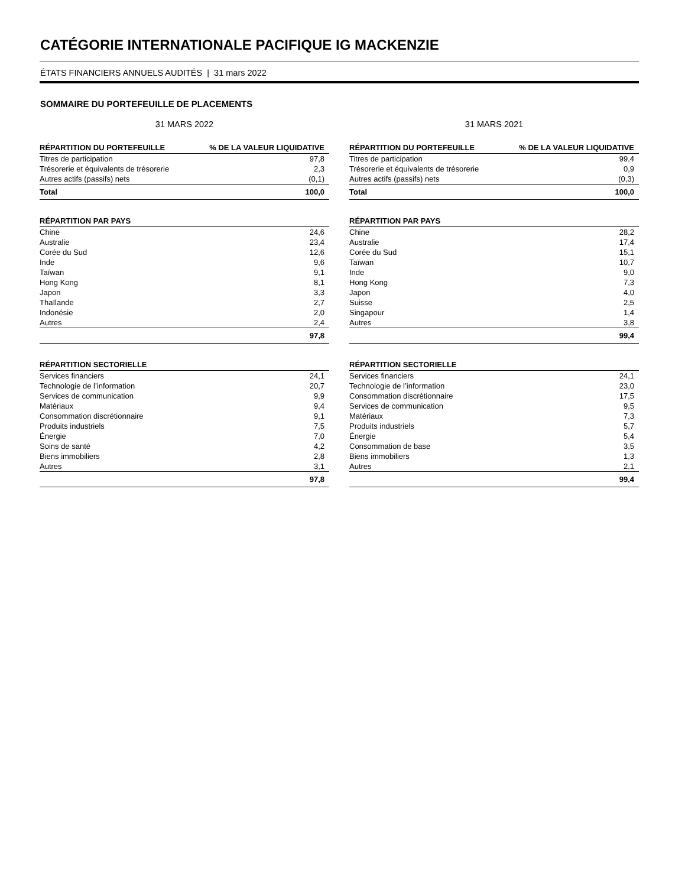CATÉGORIE INTERNATIONALE PACIFIQUE IG MACKENZIE
ÉTATS FINANCIERS ANNUELS AUDITÉS | 31 mars 2022
SOMMAIRE DU PORTEFEUILLE DE PLACEMENTS
31 MARS 2022
| RÉPARTITION DU PORTEFEUILLE | % DE LA VALEUR LIQUIDATIVE |
| --- | --- |
| Titres de participation | 97,8 |
| Trésorerie et équivalents de trésorerie | 2,3 |
| Autres actifs (passifs) nets | (0,1) |
| Total | 100,0 |
| RÉPARTITION PAR PAYS | |
| --- | --- |
| Chine | 24,6 |
| Australie | 23,4 |
| Corée du Sud | 12,6 |
| Inde | 9,6 |
| Taïwan | 9,1 |
| Hong Kong | 8,1 |
| Japon | 3,3 |
| Thaïlande | 2,7 |
| Indonésie | 2,0 |
| Autres | 2,4 |
| | 97,8 |
| RÉPARTITION SECTORIELLE | |
| --- | --- |
| Services financiers | 24,1 |
| Technologie de l’information | 20,7 |
| Services de communication | 9,9 |
| Matériaux | 9,4 |
| Consommation discrétionnaire | 9,1 |
| Produits industriels | 7,5 |
| Énergie | 7,0 |
| Soins de santé | 4,2 |
| Biens immobiliers | 2,8 |
| Autres | 3,1 |
| | 97,8 |
31 MARS 2021
| RÉPARTITION DU PORTEFEUILLE | % DE LA VALEUR LIQUIDATIVE |
| --- | --- |
| Titres de participation | 99,4 |
| Trésorerie et équivalents de trésorerie | 0,9 |
| Autres actifs (passifs) nets | (0,3) |
| Total | 100,0 |
| RÉPARTITION PAR PAYS | |
| --- | --- |
| Chine | 28,2 |
| Australie | 17,4 |
| Corée du Sud | 15,1 |
| Taïwan | 10,7 |
| Inde | 9,0 |
| Hong Kong | 7,3 |
| Japon | 4,0 |
| Suisse | 2,5 |
| Singapour | 1,4 |
| Autres | 3,8 |
| | 99,4 |
| RÉPARTITION SECTORIELLE | |
| --- | --- |
| Services financiers | 24,1 |
| Technologie de l’information | 23,0 |
| Consommation discrétionnaire | 17,5 |
| Services de communication | 9,5 |
| Matériaux | 7,3 |
| Produits industriels | 5,7 |
| Énergie | 5,4 |
| Consommation de base | 3,5 |
| Biens immobiliers | 1,3 |
| Autres | 2,1 |
| | 99,4 |